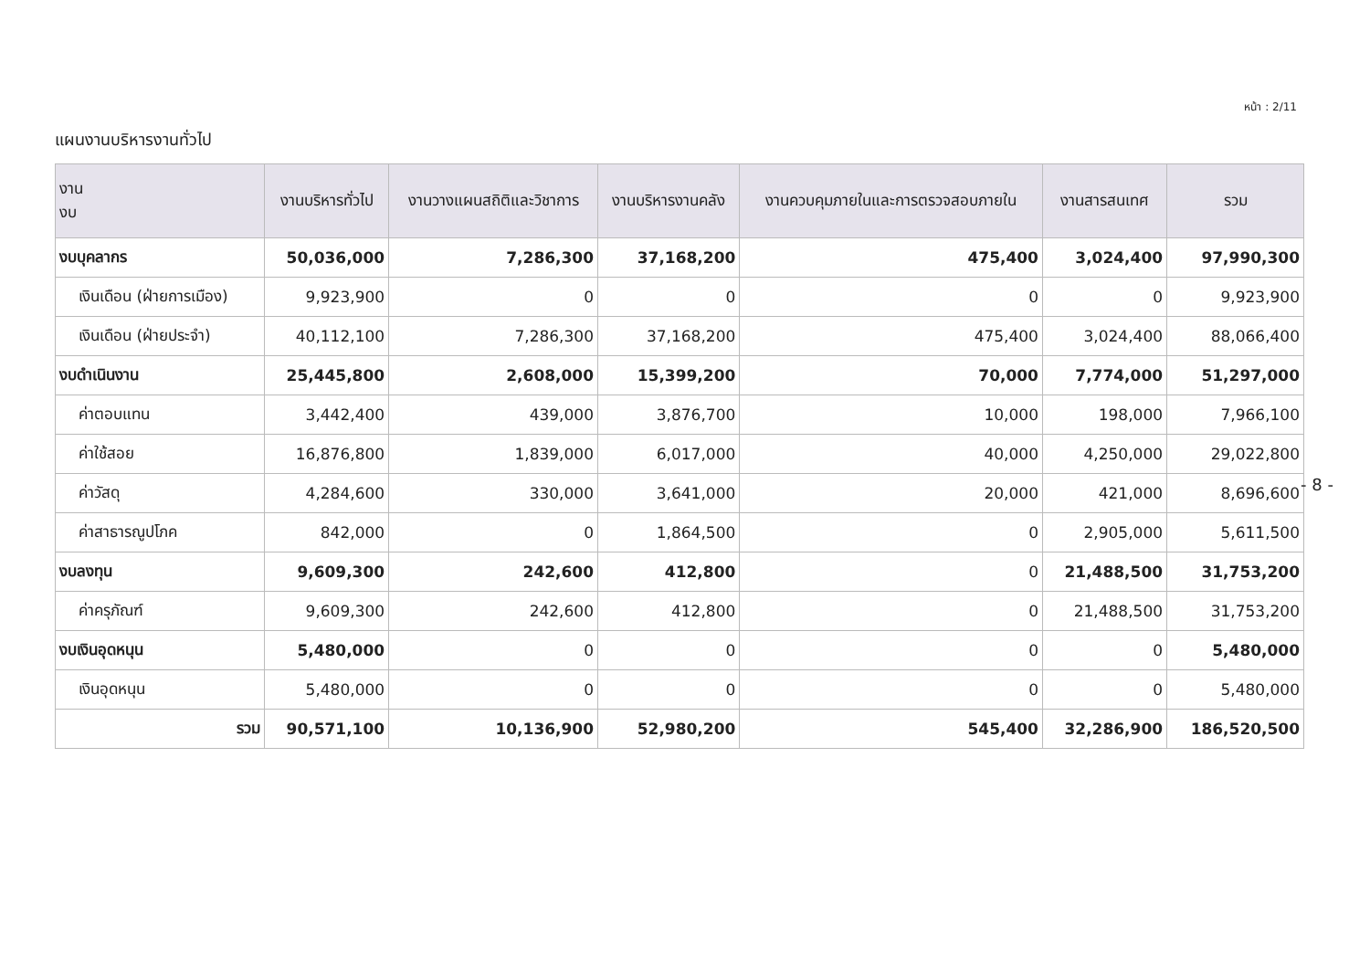หน้า : 2/11
แผนงานบริหารงานทั่วไป
| งาน งบ | งานบริหารทั่วไป | งานวางแผนสถิติและวิชาการ | งานบริหารงานคลัง | งานควบคุมภายในและการตรวจสอบภายใน | งานสารสนเทศ | รวม |
| --- | --- | --- | --- | --- | --- | --- |
| งบบุคลากร | 50,036,000 | 7,286,300 | 37,168,200 | 475,400 | 3,024,400 | 97,990,300 |
| เงินเดือน (ฝ่ายการเมือง) | 9,923,900 | 0 | 0 | 0 | 0 | 9,923,900 |
| เงินเดือน (ฝ่ายประจำ) | 40,112,100 | 7,286,300 | 37,168,200 | 475,400 | 3,024,400 | 88,066,400 |
| งบดำเนินงาน | 25,445,800 | 2,608,000 | 15,399,200 | 70,000 | 7,774,000 | 51,297,000 |
| ค่าตอบแทน | 3,442,400 | 439,000 | 3,876,700 | 10,000 | 198,000 | 7,966,100 |
| ค่าใช้สอย | 16,876,800 | 1,839,000 | 6,017,000 | 40,000 | 4,250,000 | 29,022,800 |
| ค่าวัสดุ | 4,284,600 | 330,000 | 3,641,000 | 20,000 | 421,000 | 8,696,600 |
| ค่าสาธารณูปโภค | 842,000 | 0 | 1,864,500 | 0 | 2,905,000 | 5,611,500 |
| งบลงทุน | 9,609,300 | 242,600 | 412,800 | 0 | 21,488,500 | 31,753,200 |
| ค่าครุภัณฑ์ | 9,609,300 | 242,600 | 412,800 | 0 | 21,488,500 | 31,753,200 |
| งบเงินอุดหนุน | 5,480,000 | 0 | 0 | 0 | 0 | 5,480,000 |
| เงินอุดหนุน | 5,480,000 | 0 | 0 | 0 | 0 | 5,480,000 |
| รวม | 90,571,100 | 10,136,900 | 52,980,200 | 545,400 | 32,286,900 | 186,520,500 |
- 8 -